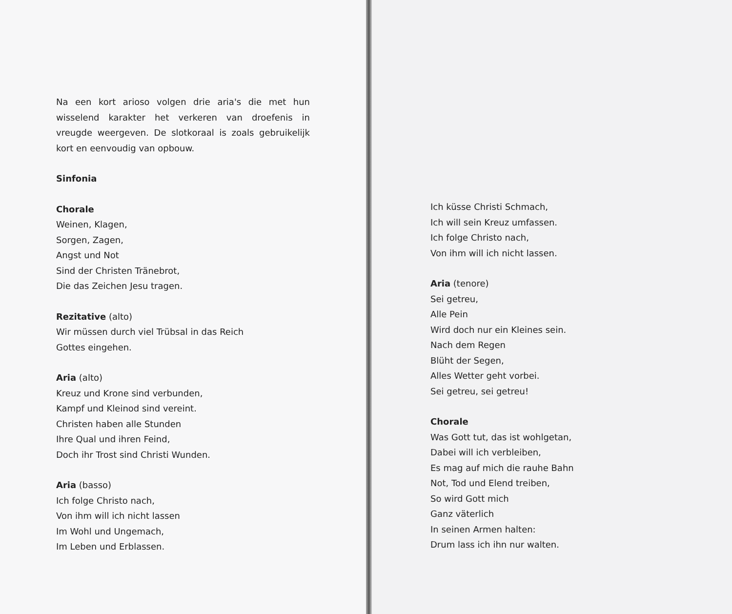Na een kort arioso volgen drie aria's die met hun wisselend karakter het verkeren van droefenis in vreugde weergeven. De slotkoraal is zoals gebruikelijk kort en eenvoudig van opbouw.
Sinfonia
Chorale
Weinen, Klagen,
Sorgen, Zagen,
Angst und Not
Sind der Christen Tränebrot,
Die das Zeichen Jesu tragen.
Rezitative (alto)
Wir müssen durch viel Trübsal in das Reich
Gottes eingehen.
Aria (alto)
Kreuz und Krone sind verbunden,
Kampf und Kleinod sind vereint.
Christen haben alle Stunden
Ihre Qual und ihren Feind,
Doch ihr Trost sind Christi Wunden.
Aria (basso)
Ich folge Christo nach,
Von ihm will ich nicht lassen
Im Wohl und Ungemach,
Im Leben und Erblassen.
Ich küsse Christi Schmach,
Ich will sein Kreuz umfassen.
Ich folge Christo nach,
Von ihm will ich nicht lassen.
Aria (tenore)
Sei getreu,
Alle Pein
Wird doch nur ein Kleines sein.
Nach dem Regen
Blüht der Segen,
Alles Wetter geht vorbei.
Sei getreu, sei getreu!
Chorale
Was Gott tut, das ist wohlgetan,
Dabei will ich verbleiben,
Es mag auf mich die rauhe Bahn
Not, Tod und Elend treiben,
So wird Gott mich
Ganz väterlich
In seinen Armen halten:
Drum lass ich ihn nur walten.